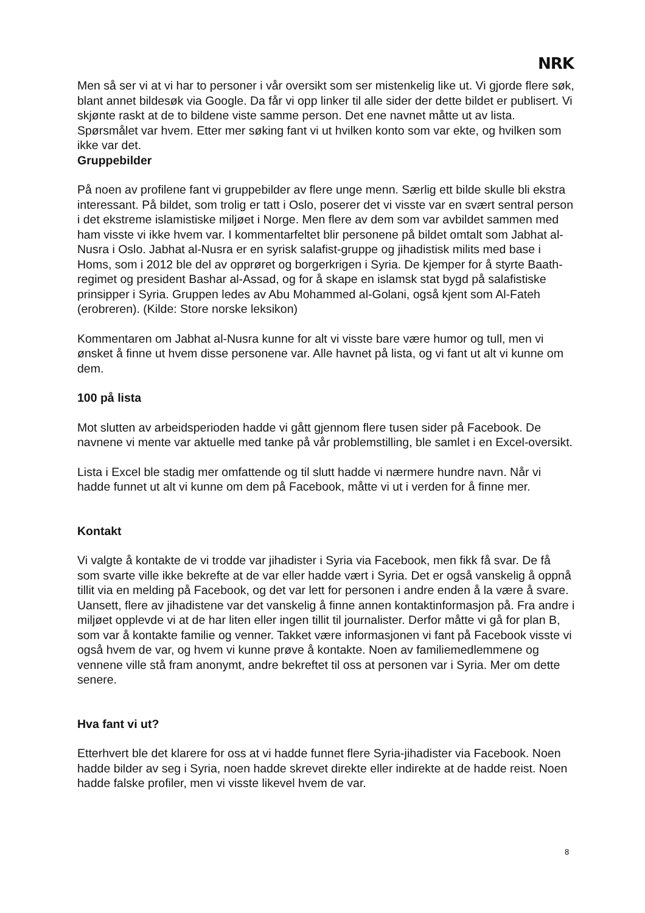NRK
Men så ser vi at vi har to personer i vår oversikt som ser mistenkelig like ut. Vi gjorde flere søk, blant annet bildesøk via Google. Da får vi opp linker til alle sider der dette bildet er publisert. Vi skjønte raskt at de to bildene viste samme person. Det ene navnet måtte ut av lista. Spørsmålet var hvem. Etter mer søking fant vi ut hvilken konto som var ekte, og hvilken som ikke var det.
Gruppebilder
På noen av profilene fant vi gruppebilder av flere unge menn. Særlig ett bilde skulle bli ekstra interessant. På bildet, som trolig er tatt i Oslo, poserer det vi visste var en svært sentral person i det ekstreme islamistiske miljøet i Norge. Men flere av dem som var avbildet sammen med ham visste vi ikke hvem var. I kommentarfeltet blir personene på bildet omtalt som Jabhat al-Nusra i Oslo. Jabhat al-Nusra er en syrisk salafist-gruppe og jihadistisk milits med base i Homs, som i 2012 ble del av opprøret og borgerkrigen i Syria. De kjemper for å styrte Baath-regimet og president Bashar al-Assad, og for å skape en islamsk stat bygd på salafistiske prinsipper i Syria. Gruppen ledes av Abu Mohammed al-Golani, også kjent som Al-Fateh (erobreren). (Kilde: Store norske leksikon)
Kommentaren om Jabhat al-Nusra kunne for alt vi visste bare være humor og tull, men vi ønsket å finne ut hvem disse personene var. Alle havnet på lista, og vi fant ut alt vi kunne om dem.
100 på lista
Mot slutten av arbeidsperioden hadde vi gått gjennom flere tusen sider på Facebook. De navnene vi mente var aktuelle med tanke på vår problemstilling, ble samlet i en Excel-oversikt.
Lista i Excel ble stadig mer omfattende og til slutt hadde vi nærmere hundre navn. Når vi hadde funnet ut alt vi kunne om dem på Facebook, måtte vi ut i verden for å finne mer.
Kontakt
Vi valgte å kontakte de vi trodde var jihadister i Syria via Facebook, men fikk få svar. De få som svarte ville ikke bekrefte at de var eller hadde vært i Syria. Det er også vanskelig å oppnå tillit via en melding på Facebook, og det var lett for personen i andre enden å la være å svare. Uansett, flere av jihadistene var det vanskelig å finne annen kontaktinformasjon på. Fra andre i miljøet opplevde vi at de har liten eller ingen tillit til journalister. Derfor måtte vi gå for plan B, som var å kontakte familie og venner. Takket være informasjonen vi fant på Facebook visste vi også hvem de var, og hvem vi kunne prøve å kontakte. Noen av familiemedlemmene og vennene ville stå fram anonymt, andre bekreftet til oss at personen var i Syria. Mer om dette senere.
Hva fant vi ut?
Etterhvert ble det klarere for oss at vi hadde funnet flere Syria-jihadister via Facebook. Noen hadde bilder av seg i Syria, noen hadde skrevet direkte eller indirekte at de hadde reist. Noen hadde falske profiler, men vi visste likevel hvem de var.
8